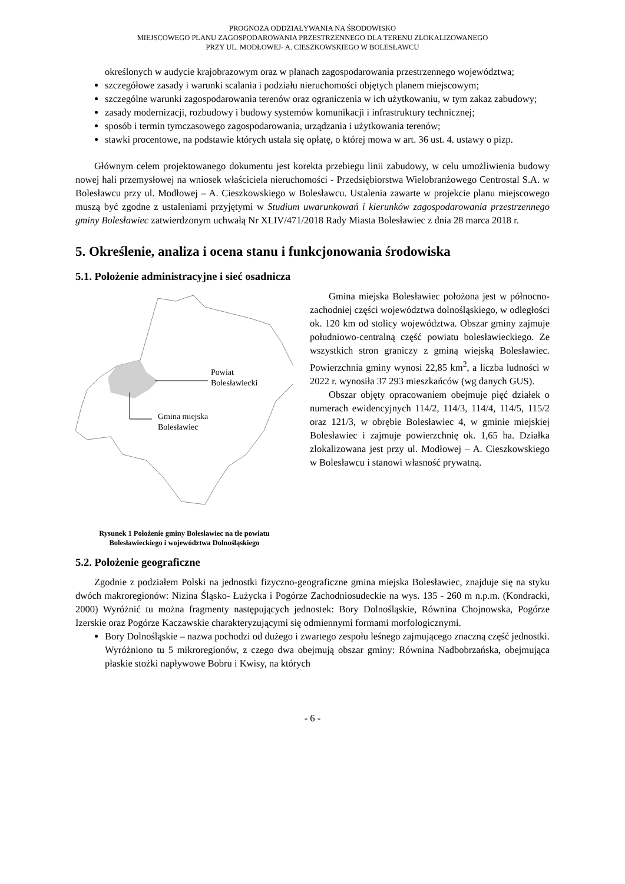PROGNOZA ODDZIAŁYWANIA NA ŚRODOWISKO
MIEJSCOWEGO PLANU ZAGOSPODAROWANIA PRZESTRZENNEGO DLA TERENU ZLOKALIZOWANEGO
PRZY UL. MODŁOWEJ- A. CIESZKOWSKIEGO W BOLESŁAWCU
określonych w audycie krajobrazowym oraz w planach zagospodarowania przestrzennego województwa;
szczegółowe zasady i warunki scalania i podziału nieruchomości objętych planem miejscowym;
szczególne warunki zagospodarowania terenów oraz ograniczenia w ich użytkowaniu, w tym zakaz zabudowy;
zasady modernizacji, rozbudowy i budowy systemów komunikacji i infrastruktury technicznej;
sposób i termin tymczasowego zagospodarowania, urządzania i użytkowania terenów;
stawki procentowe, na podstawie których ustala się opłatę, o której mowa w art. 36 ust. 4. ustawy o pizp.
Głównym celem projektowanego dokumentu jest korekta przebiegu linii zabudowy, w celu umożliwienia budowy nowej hali przemysłowej na wniosek właściciela nieruchomości - Przedsiębiorstwa Wielobranżowego Centrostal S.A. w Bolesławcu przy ul. Modłowej – A. Cieszkowskiego w Bolesławcu. Ustalenia zawarte w projekcie planu miejscowego muszą być zgodne z ustaleniami przyjętymi w Studium uwarunkowań i kierunków zagospodarowania przestrzennego gminy Bolesławiec zatwierdzonym uchwałą Nr XLIV/471/2018 Rady Miasta Bolesławiec z dnia 28 marca 2018 r.
5. Określenie, analiza i ocena stanu i funkcjonowania środowiska
5.1. Położenie administracyjne i sieć osadnicza
Powiat
Bolesławiecki
Gmina miejska
Bolesławiec
Rysunek 1 Położenie gminy Bolesławiec na tle powiatu Bolesławieckiego i województwa Dolnośląskiego
Gmina miejska Bolesławiec położona jest w północno-zachodniej części województwa dolnośląskiego, w odległości ok. 120 km od stolicy województwa. Obszar gminy zajmuje południowo-centralną część powiatu bolesławieckiego. Ze wszystkich stron graniczy z gminą wiejską Bolesławiec. Powierzchnia gminy wynosi 22,85 km<sup>2</sup>, a liczba ludności w 2022 r. wynosiła 37 293 mieszkańców (wg danych GUS).
Obszar objęty opracowaniem obejmuje pięć działek o numerach ewidencyjnych 114/2, 114/3, 114/4, 114/5, 115/2 oraz 121/3, w obrębie Bolesławiec 4, w gminie miejskiej Bolesławiec i zajmuje powierzchnię ok. 1,65 ha. Działka zlokalizowana jest przy ul. Modłowej – A. Cieszkowskiego w Bolesławcu i stanowi własność prywatną.
5.2. Położenie geograficzne
Zgodnie z podziałem Polski na jednostki fizyczno-geograficzne gmina miejska Bolesławiec, znajduje się na styku dwóch makroregionów: Nizina Śląsko- Łużycka i Pogórze Zachodniosudeckie na wys. 135 - 260 m n.p.m. (Kondracki, 2000) Wyróżnić tu można fragmenty następujących jednostek: Bory Dolnośląskie, Równina Chojnowska, Pogórze Izerskie oraz Pogórze Kaczawskie charakteryzującymi się odmiennymi formami morfologicznymi.
Bory Dolnośląskie – nazwa pochodzi od dużego i zwartego zespołu leśnego zajmującego znaczną część jednostki. Wyróżniono tu 5 mikroregionów, z czego dwa obejmują obszar gminy: Równina Nadbobrzańska, obejmująca płaskie stożki napływowe Bobru i Kwisy, na których
- 6 -